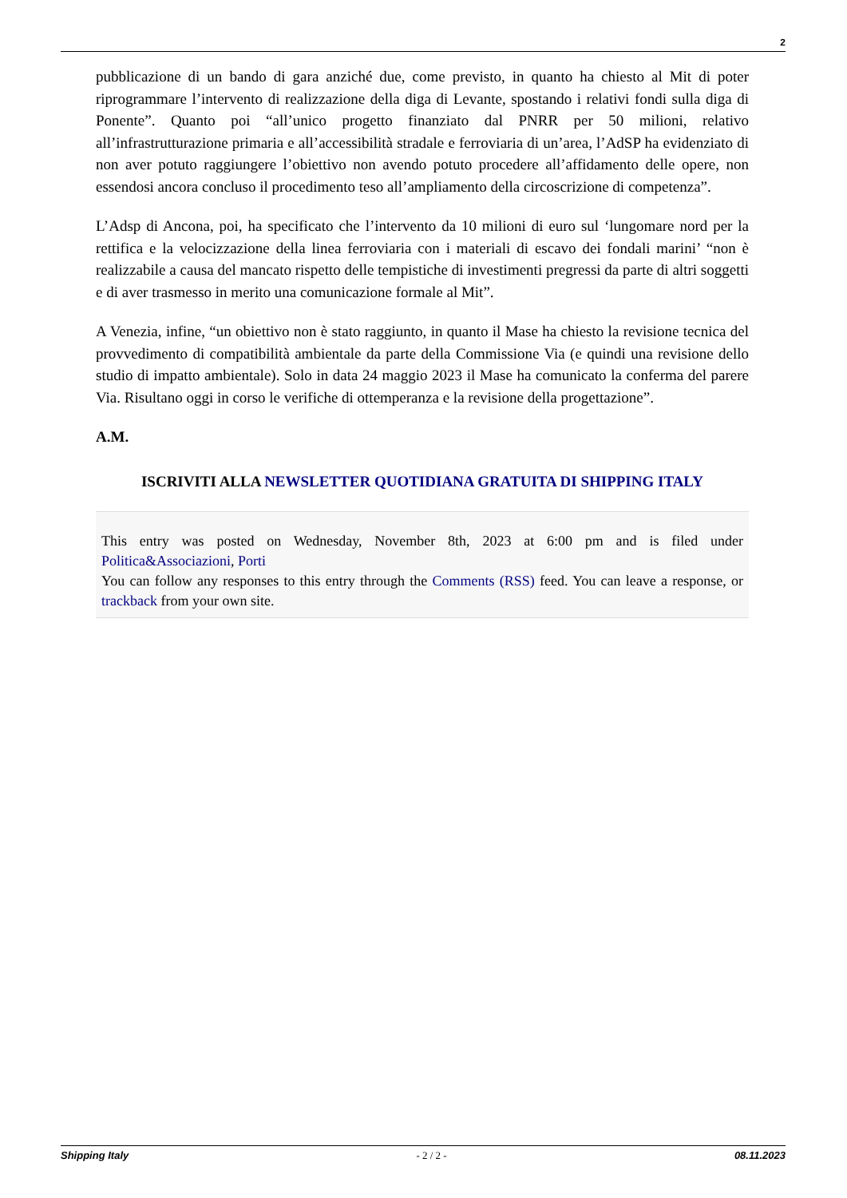2
pubblicazione di un bando di gara anziché due, come previsto, in quanto ha chiesto al Mit di poter riprogrammare l’intervento di realizzazione della diga di Levante, spostando i relativi fondi sulla diga di Ponente”. Quanto poi “all’unico progetto finanziato dal PNRR per 50 milioni, relativo all’infrastrutturazione primaria e all’accessibilità stradale e ferroviaria di un’area, l’AdSP ha evidenziato di non aver potuto raggiungere l’obiettivo non avendo potuto procedere all’affidamento delle opere, non essendosi ancora concluso il procedimento teso all’ampliamento della circoscrizione di competenza”.
L’Adsp di Ancona, poi, ha specificato che l’intervento da 10 milioni di euro sul ‘lungomare nord per la rettifica e la velocizzazione della linea ferroviaria con i materiali di escavo dei fondali marini’ “non è realizzabile a causa del mancato rispetto delle tempistiche di investimenti pregressi da parte di altri soggetti e di aver trasmesso in merito una comunicazione formale al Mit”.
A Venezia, infine, “un obiettivo non è stato raggiunto, in quanto il Mase ha chiesto la revisione tecnica del provvedimento di compatibilità ambientale da parte della Commissione Via (e quindi una revisione dello studio di impatto ambientale). Solo in data 24 maggio 2023 il Mase ha comunicato la conferma del parere Via. Risultano oggi in corso le verifiche di ottemperanza e la revisione della progettazione”.
A.M.
ISCRIVITI ALLA NEWSLETTER QUOTIDIANA GRATUITA DI SHIPPING ITALY
This entry was posted on Wednesday, November 8th, 2023 at 6:00 pm and is filed under Politica&Associazioni, Porti
You can follow any responses to this entry through the Comments (RSS) feed. You can leave a response, or trackback from your own site.
Shipping Italy - 2 / 2 - 08.11.2023